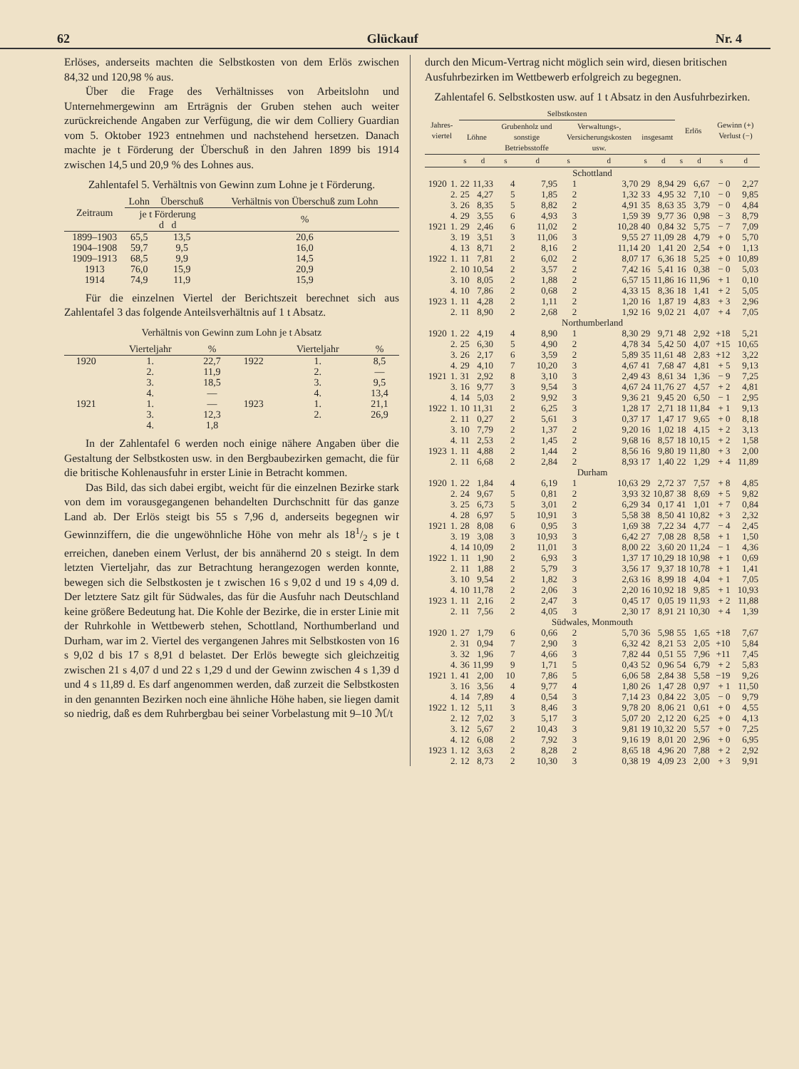62 Glückauf Nr. 4
Erlöses, anderseits machten die Selbstkosten von dem Erlös zwischen 84,32 und 120,98 % aus.
Über die Frage des Verhältnisses von Arbeitslohn und Unternehmergewinn am Erträgnis der Gruben stehen auch weiter zurückreichende Angaben zur Verfügung, die wir dem Colliery Guardian vom 5. Oktober 1923 entnehmen und nachstehend hersetzen. Danach machte je t Förderung der Überschuß in den Jahren 1899 bis 1914 zwischen 14,5 und 20,9 % des Lohnes aus.
Zahlentafel 5. Verhältnis von Gewinn zum Lohne je t Förderung.
| Zeitraum | Lohn | Überschuß | Verhältnis von Überschuß zum Lohn |
| --- | --- | --- | --- |
| | je t Förderung d d | | % |
| 1899–1903 | 65,5 | 13,5 | 20,6 |
| 1904–1908 | 59,7 | 9,5 | 16,0 |
| 1909–1913 | 68,5 | 9,9 | 14,5 |
| 1913 | 76,0 | 15,9 | 20,9 |
| 1914 | 74,9 | 11,9 | 15,9 |
Für die einzelnen Viertel der Berichtszeit berechnet sich aus Zahlentafel 3 das folgende Anteilsverhältnis auf 1 t Absatz.
Verhältnis von Gewinn zum Lohn je t Absatz
| | Vierteljahr | % | | Vierteljahr | % |
| --- | --- | --- | --- | --- | --- |
| 1920 | 1. | 22,7 | 1922 | 1. | 8,5 |
| | 2. | 11,9 | | 2. | — |
| | 3. | 18,5 | | 3. | 9,5 |
| | 4. | — | | 4. | 13,4 |
| 1921 | 1. | — | 1923 | 1. | 21,1 |
| | 3. | 12,3 | | 2. | 26,9 |
| | 4. | 1,8 | | | |
In der Zahlentafel 6 werden noch einige nähere Angaben über die Gestaltung der Selbstkosten usw. in den Bergbaubezirken gemacht, die für die britische Kohlenausfuhr in erster Linie in Betracht kommen.
Das Bild, das sich dabei ergibt, weicht für die einzelnen Bezirke stark von dem im vorausgegangenen behandelten Durchschnitt für das ganze Land ab. Der Erlös steigt bis 55 s 7,96 d, anderseits begegnen wir Gewinnziffern, die die ungewöhnliche Höhe von mehr als 181/2 s je t erreichen, daneben einem Verlust, der bis annähernd 20 s steigt. In dem letzten Vierteljahr, das zur Betrachtung herangezogen werden konnte, bewegen sich die Selbstkosten je t zwischen 16 s 9,02 d und 19 s 4,09 d. Der letztere Satz gilt für Südwales, das für die Ausfuhr nach Deutschland keine größere Bedeutung hat. Die Kohle der Bezirke, die in erster Linie mit der Ruhrkohle in Wettbewerb stehen, Schottland, Northumberland und Durham, war im 2. Viertel des vergangenen Jahres mit Selbstkosten von 16 s 9,02 d bis 17 s 8,91 d belastet. Der Erlös bewegte sich gleichzeitig zwischen 21 s 4,07 d und 22 s 1,29 d und der Gewinn zwischen 4 s 1,39 d und 4 s 11,89 d. Es darf angenommen werden, daß zurzeit die Selbstkosten in den genannten Bezirken noch eine ähnliche Höhe haben, sie liegen damit so niedrig, daß es dem Ruhrbergbau bei seiner Vorbelastung mit 9–10 ℳ/t
durch den Micum-Vertrag nicht möglich sein wird, diesen britischen Ausfuhrbezirken im Wettbewerb erfolgreich zu begegnen.
Zahlentafel 6. Selbstkosten usw. auf 1 t Absatz in den Ausfuhrbezirken.
| Jahres-viertel | | Selbstkosten | | | | | | | | Erlös | | Gewinn (+) Verlust (−) | |
| --- | --- | --- | --- | --- | --- | --- | --- | --- | --- | --- | --- | --- | --- |
| | | Löhne | | Grubenholz und sonstige Betriebsstoffe | | Verwaltungs-, Versicherungskosten usw. | | insgesamt | | | | | |
| | | s | d | s | d | s | d | s | d | s | d | s | d |
| Schottland | | | | | | | | | | | | | |
| 1920 | 1. | 22 | 11,33 | 4 | 7,95 | 1 | 3,70 | 29 | 8,94 | 29 | 6,67 | − 0 | 2,27 |
| | 2. | 25 | 4,27 | 5 | 1,85 | 2 | 1,32 | 33 | 4,95 | 32 | 7,10 | − 0 | 9,85 |
| | 3. | 26 | 8,35 | 5 | 8,82 | 2 | 4,91 | 35 | 8,63 | 35 | 3,79 | − 0 | 4,84 |
| | 4. | 29 | 3,55 | 6 | 4,93 | 3 | 1,59 | 39 | 9,77 | 36 | 0,98 | − 3 | 8,79 |
| 1921 | 1. | 29 | 2,46 | 6 | 11,02 | 2 | 10,28 | 40 | 0,84 | 32 | 5,75 | − 7 | 7,09 |
| | 3. | 19 | 3,51 | 3 | 11,06 | 3 | 9,55 | 27 | 11,09 | 28 | 4,79 | + 0 | 5,70 |
| | 4. | 13 | 8,71 | 2 | 8,16 | 2 | 11,14 | 20 | 1,41 | 20 | 2,54 | + 0 | 1,13 |
| 1922 | 1. | 11 | 7,81 | 2 | 6,02 | 2 | 8,07 | 17 | 6,36 | 18 | 5,25 | + 0 | 10,89 |
| | 2. | 10 | 10,54 | 2 | 3,57 | 2 | 7,42 | 16 | 5,41 | 16 | 0,38 | − 0 | 5,03 |
| | 3. | 10 | 8,05 | 2 | 1,88 | 2 | 6,57 | 15 | 11,86 | 16 | 11,96 | + 1 | 0,10 |
| | 4. | 10 | 7,86 | 2 | 0,68 | 2 | 4,33 | 15 | 8,36 | 18 | 1,41 | + 2 | 5,05 |
| 1923 | 1. | 11 | 4,28 | 2 | 1,11 | 2 | 1,20 | 16 | 1,87 | 19 | 4,83 | + 3 | 2,96 |
| | 2. | 11 | 8,90 | 2 | 2,68 | 2 | 1,92 | 16 | 9,02 | 21 | 4,07 | + 4 | 7,05 |
| Northumberland | | | | | | | | | | | | | |
| 1920 | 1. | 22 | 4,19 | 4 | 8,90 | 1 | 8,30 | 29 | 9,71 | 48 | 2,92 | +18 | 5,21 |
| | 2. | 25 | 6,30 | 5 | 4,90 | 2 | 4,78 | 34 | 5,42 | 50 | 4,07 | +15 | 10,65 |
| | 3. | 26 | 2,17 | 6 | 3,59 | 2 | 5,89 | 35 | 11,61 | 48 | 2,83 | +12 | 3,22 |
| | 4. | 29 | 4,10 | 7 | 10,20 | 3 | 4,67 | 41 | 7,68 | 47 | 4,81 | + 5 | 9,13 |
| 1921 | 1. | 31 | 2,92 | 8 | 3,10 | 3 | 2,49 | 43 | 8,61 | 34 | 1,36 | − 9 | 7,25 |
| | 3. | 16 | 9,77 | 3 | 9,54 | 3 | 4,67 | 24 | 11,76 | 27 | 4,57 | + 2 | 4,81 |
| | 4. | 14 | 5,03 | 2 | 9,92 | 3 | 9,36 | 21 | 9,45 | 20 | 6,50 | − 1 | 2,95 |
| 1922 | 1. | 10 | 11,31 | 2 | 6,25 | 3 | 1,28 | 17 | 2,71 | 18 | 11,84 | + 1 | 9,13 |
| | 2. | 11 | 0,27 | 2 | 5,61 | 3 | 0,37 | 17 | 1,47 | 17 | 9,65 | + 0 | 8,18 |
| | 3. | 10 | 7,79 | 2 | 1,37 | 2 | 9,20 | 16 | 1,02 | 18 | 4,15 | + 2 | 3,13 |
| | 4. | 11 | 2,53 | 2 | 1,45 | 2 | 9,68 | 16 | 8,57 | 18 | 10,15 | + 2 | 1,58 |
| 1923 | 1. | 11 | 4,88 | 2 | 1,44 | 2 | 8,56 | 16 | 9,80 | 19 | 11,80 | + 3 | 2,00 |
| | 2. | 11 | 6,68 | 2 | 2,84 | 2 | 8,93 | 17 | 1,40 | 22 | 1,29 | + 4 | 11,89 |
| Durham | | | | | | | | | | | | | |
| 1920 | 1. | 22 | 1,84 | 4 | 6,19 | 1 | 10,63 | 29 | 2,72 | 37 | 7,57 | + 8 | 4,85 |
| | 2. | 24 | 9,67 | 5 | 0,81 | 2 | 3,93 | 32 | 10,87 | 38 | 8,69 | + 5 | 9,82 |
| | 3. | 25 | 6,73 | 5 | 3,01 | 2 | 6,29 | 34 | 0,17 | 41 | 1,01 | + 7 | 0,84 |
| | 4. | 28 | 6,97 | 5 | 10,91 | 3 | 5,58 | 38 | 8,50 | 41 | 10,82 | + 3 | 2,32 |
| 1921 | 1. | 28 | 8,08 | 6 | 0,95 | 3 | 1,69 | 38 | 7,22 | 34 | 4,77 | − 4 | 2,45 |
| | 3. | 19 | 3,08 | 3 | 10,93 | 3 | 6,42 | 27 | 7,08 | 28 | 8,58 | + 1 | 1,50 |
| | 4. | 14 | 10,09 | 2 | 11,01 | 3 | 8,00 | 22 | 3,60 | 20 | 11,24 | − 1 | 4,36 |
| 1922 | 1. | 11 | 1,90 | 2 | 6,93 | 3 | 1,37 | 17 | 10,29 | 18 | 10,98 | + 1 | 0,69 |
| | 2. | 11 | 1,88 | 2 | 5,79 | 3 | 3,56 | 17 | 9,37 | 18 | 10,78 | + 1 | 1,41 |
| | 3. | 10 | 9,54 | 2 | 1,82 | 3 | 2,63 | 16 | 8,99 | 18 | 4,04 | + 1 | 7,05 |
| | 4. | 10 | 11,78 | 2 | 2,06 | 3 | 2,20 | 16 | 10,92 | 18 | 9,85 | + 1 | 10,93 |
| 1923 | 1. | 11 | 2,16 | 2 | 2,47 | 3 | 0,45 | 17 | 0,05 | 19 | 11,93 | + 2 | 11,88 |
| | 2. | 11 | 7,56 | 2 | 4,05 | 3 | 2,30 | 17 | 8,91 | 21 | 10,30 | + 4 | 1,39 |
| Südwales, Monmouth | | | | | | | | | | | | | |
| 1920 | 1. | 27 | 1,79 | 6 | 0,66 | 2 | 5,70 | 36 | 5,98 | 55 | 1,65 | +18 | 7,67 |
| | 2. | 31 | 0,94 | 7 | 2,90 | 3 | 6,32 | 42 | 8,21 | 53 | 2,05 | +10 | 5,84 |
| | 3. | 32 | 1,96 | 7 | 4,66 | 3 | 7,82 | 44 | 0,51 | 55 | 7,96 | +11 | 7,45 |
| | 4. | 36 | 11,99 | 9 | 1,71 | 5 | 0,43 | 52 | 0,96 | 54 | 6,79 | + 2 | 5,83 |
| 1921 | 1. | 41 | 2,00 | 10 | 7,86 | 5 | 6,06 | 58 | 2,84 | 38 | 5,58 | −19 | 9,26 |
| | 3. | 16 | 3,56 | 4 | 9,77 | 4 | 1,80 | 26 | 1,47 | 28 | 0,97 | + 1 | 11,50 |
| | 4. | 14 | 7,89 | 4 | 0,54 | 3 | 7,14 | 23 | 0,84 | 22 | 3,05 | − 0 | 9,79 |
| 1922 | 1. | 12 | 5,11 | 3 | 8,46 | 3 | 9,78 | 20 | 8,06 | 21 | 0,61 | + 0 | 4,55 |
| | 2. | 12 | 7,02 | 3 | 5,17 | 3 | 5,07 | 20 | 2,12 | 20 | 6,25 | + 0 | 4,13 |
| | 3. | 12 | 5,67 | 2 | 10,43 | 3 | 9,81 | 19 | 10,32 | 20 | 5,57 | + 0 | 7,25 |
| | 4. | 12 | 6,08 | 2 | 7,92 | 3 | 9,16 | 19 | 8,01 | 20 | 2,96 | + 0 | 6,95 |
| 1923 | 1. | 12 | 3,63 | 2 | 8,28 | 2 | 8,65 | 18 | 4,96 | 20 | 7,88 | + 2 | 2,92 |
| | 2. | 12 | 8,73 | 2 | 10,30 | 3 | 0,38 | 19 | 4,09 | 23 | 2,00 | + 3 | 9,91 |